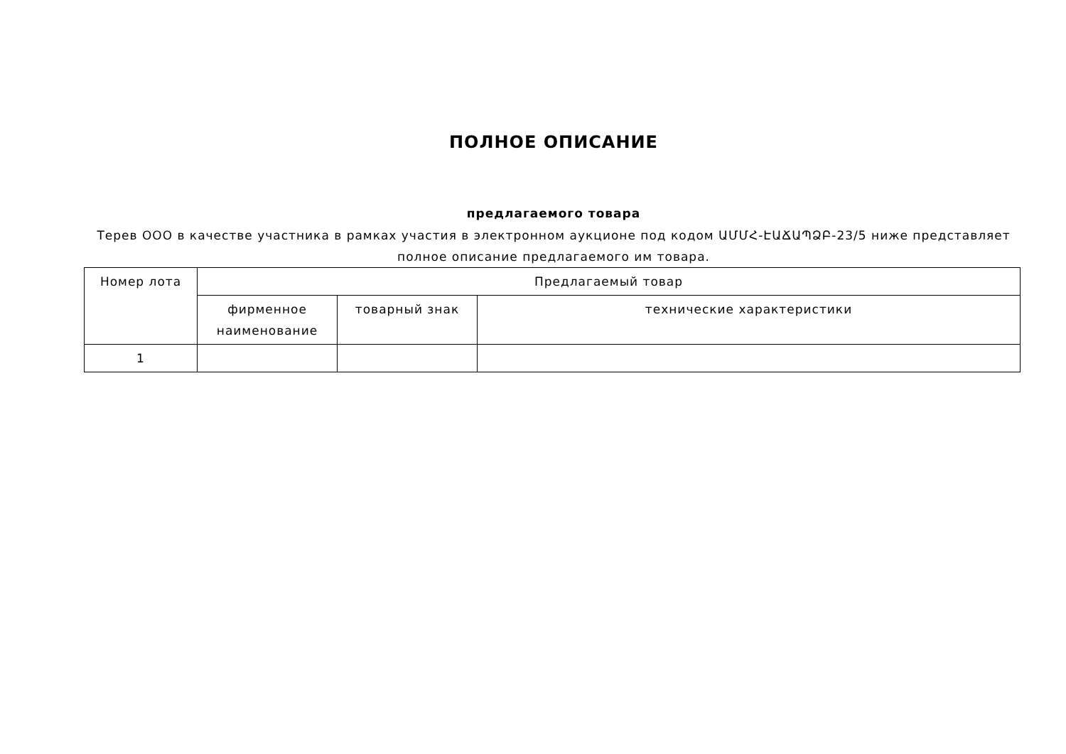ПОЛНОЕ ОПИСАНИЕ
предлагаемого товара
Терев ООО в качестве участника в рамках участия в электронном аукционе под кодом ԱՄՄՀ-ԷԱՃԱՊՁԲ-23/5 ниже представляет полное описание предлагаемого им товара.
| Номер лота | Предлагаемый товар | | |
| --- | --- | --- | --- |
| | фирменное наименование | товарный знак | технические характеристики |
| 1 | | | |